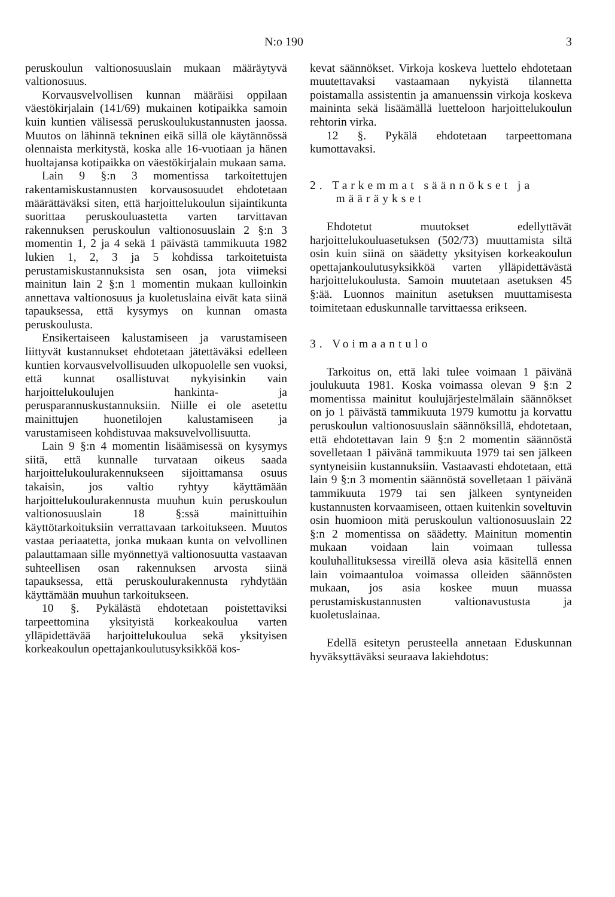N:o 190 3
peruskoulun valtionosuuslain mukaan määräytyvä valtionosuus.
Korvausvelvollisen kunnan määräisi oppilaan väestökirjalain (141/69) mukainen kotipaikka samoin kuin kuntien välisessä peruskoulukustannusten jaossa. Muutos on lähinnä tekninen eikä sillä ole käytännössä olennaista merkitystä, koska alle 16-vuotiaan ja hänen huoltajansa kotipaikka on väestökirjalain mukaan sama.
Lain 9 §:n 3 momentissa tarkoitettujen rakentamiskustannusten korvausosuudet ehdotetaan määrättäväksi siten, että harjoittelukoulun sijaintikunta suorittaa peruskouluastetta varten tarvittavan rakennuksen peruskoulun valtionosuuslain 2 §:n 3 momentin 1, 2 ja 4 sekä 1 päivästä tammikuuta 1982 lukien 1, 2, 3 ja 5 kohdissa tarkoitetuista perustamiskustannuksista sen osan, jota viimeksi mainitun lain 2 §:n 1 momentin mukaan kulloinkin annettava valtionosuus ja kuoletuslaina eivät kata siinä tapauksessa, että kysymys on kunnan omasta peruskoulusta.
Ensikertaiseen kalustamiseen ja varustamiseen liittyvät kustannukset ehdotetaan jätettäväksi edelleen kuntien korvausvelvollisuuden ulkopuolelle sen vuoksi, että kunnat osallistuvat nykyisinkin vain harjoittelukoulujen hankinta- ja perusparannuskustannuksiin. Niille ei ole asetettu mainittujen huonetilojen kalustamiseen ja varustamiseen kohdistuvaa maksuvelvollisuutta.
Lain 9 §:n 4 momentin lisäämisessä on kysymys siitä, että kunnalle turvataan oikeus saada harjoittelukoulurakennukseen sijoittamansa osuus takaisin, jos valtio ryhtyy käyttämään harjoittelukoulurakennusta muuhun kuin peruskoulun valtionosuuslain 18 §:ssä mainittuihin käyttötarkoituksiin verrattavaan tarkoitukseen. Muutos vastaa periaatetta, jonka mukaan kunta on velvollinen palauttamaan sille myönnettyä valtionosuutta vastaavan suhteellisen osan rakennuksen arvosta siinä tapauksessa, että peruskoulurakennusta ryhdytään käyttämään muuhun tarkoitukseen.
10 §. Pykälästä ehdotetaan poistettaviksi tarpeettomina yksityistä korkeakoulua varten ylläpidettävää harjoittelukoulua sekä yksityisen korkeakoulun opettajankoulutusyksikköä kos-
kevat säännökset. Virkoja koskeva luettelo ehdotetaan muutettavaksi vastaamaan nykyistä tilannetta poistamalla assistentin ja amanuenssin virkoja koskeva maininta sekä lisäämällä luetteloon harjoittelukoulun rehtorin virka.
12 §. Pykälä ehdotetaan tarpeettomana kumottavaksi.
2. Tarkemmat säännökset ja
määräykset
Ehdotetut muutokset edellyttävät harjoittelukouluasetuksen (502/73) muuttamista siltä osin kuin siinä on säädetty yksityisen korkeakoulun opettajankoulutusyksikköä varten ylläpidettävästä harjoittelukoulusta. Samoin muutetaan asetuksen 45 §:ää. Luonnos mainitun asetuksen muuttamisesta toimitetaan eduskunnalle tarvittaessa erikseen.
3. Voimaantulo
Tarkoitus on, että laki tulee voimaan 1 päivänä joulukuuta 1981. Koska voimassa olevan 9 §:n 2 momentissa mainitut koulujärjestelmälain säännökset on jo 1 päivästä tammikuuta 1979 kumottu ja korvattu peruskoulun valtionosuuslain säännöksillä, ehdotetaan, että ehdotettavan lain 9 §:n 2 momentin säännöstä sovelletaan 1 päivänä tammikuuta 1979 tai sen jälkeen syntyneisiin kustannuksiin. Vastaavasti ehdotetaan, että lain 9 §:n 3 momentin säännöstä sovelletaan 1 päivänä tammikuuta 1979 tai sen jälkeen syntyneiden kustannusten korvaamiseen, ottaen kuitenkin soveltuvin osin huomioon mitä peruskoulun valtionosuuslain 22 §:n 2 momentissa on säädetty. Mainitun momentin mukaan voidaan lain voimaan tullessa kouluhallituksessa vireillä oleva asia käsitellä ennen lain voimaantuloa voimassa olleiden säännösten mukaan, jos asia koskee muun muassa perustamiskustannusten valtionavustusta ja kuoletuslainaa.
Edellä esitetyn perusteella annetaan Eduskunnan hyväksyttäväksi seuraava lakiehdotus: